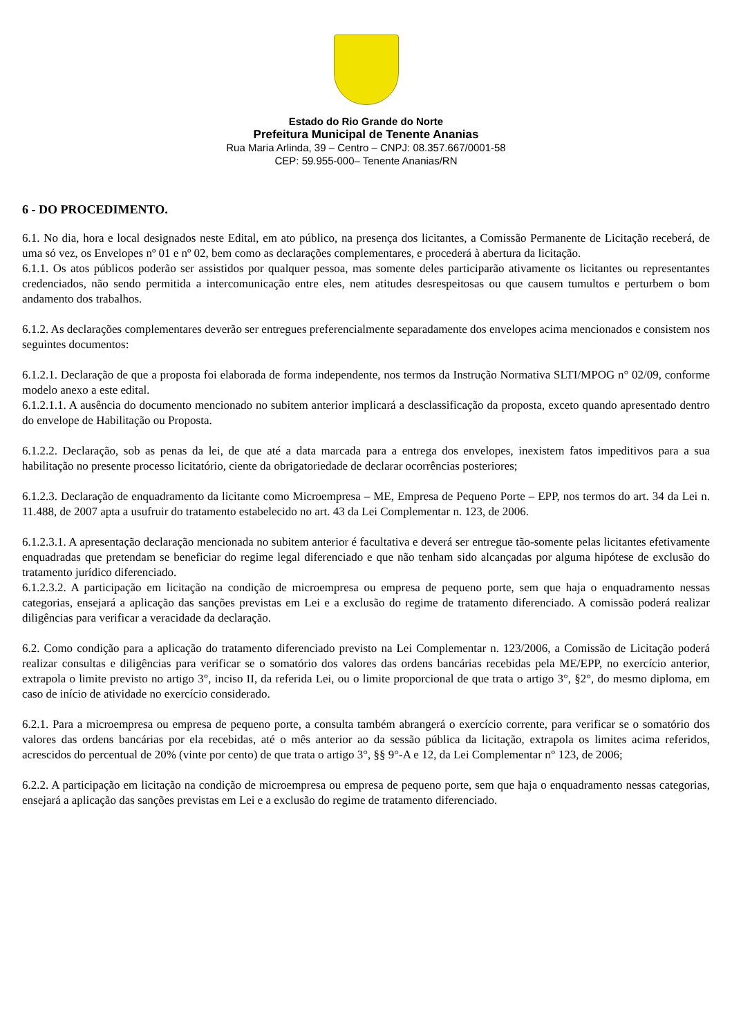Estado do Rio Grande do Norte
Prefeitura Municipal de Tenente Ananias
Rua Maria Arlinda, 39 – Centro – CNPJ: 08.357.667/0001-58
CEP: 59.955-000– Tenente Ananias/RN
6 - DO PROCEDIMENTO.
6.1. No dia, hora e local designados neste Edital, em ato público, na presença dos licitantes, a Comissão Permanente de Licitação receberá, de uma só vez, os Envelopes nº 01 e nº 02, bem como as declarações complementares, e procederá à abertura da licitação.
6.1.1. Os atos públicos poderão ser assistidos por qualquer pessoa, mas somente deles participarão ativamente os licitantes ou representantes credenciados, não sendo permitida a intercomunicação entre eles, nem atitudes desrespeitosas ou que causem tumultos e perturbem o bom andamento dos trabalhos.
6.1.2. As declarações complementares deverão ser entregues preferencialmente separadamente dos envelopes acima mencionados e consistem nos seguintes documentos:
6.1.2.1. Declaração de que a proposta foi elaborada de forma independente, nos termos da Instrução Normativa SLTI/MPOG n° 02/09, conforme modelo anexo a este edital.
6.1.2.1.1. A ausência do documento mencionado no subitem anterior implicará a desclassificação da proposta, exceto quando apresentado dentro do envelope de Habilitação ou Proposta.
6.1.2.2. Declaração, sob as penas da lei, de que até a data marcada para a entrega dos envelopes, inexistem fatos impeditivos para a sua habilitação no presente processo licitatório, ciente da obrigatoriedade de declarar ocorrências posteriores;
6.1.2.3. Declaração de enquadramento da licitante como Microempresa – ME, Empresa de Pequeno Porte – EPP, nos termos do art. 34 da Lei n. 11.488, de 2007 apta a usufruir do tratamento estabelecido no art. 43 da Lei Complementar n. 123, de 2006.
6.1.2.3.1. A apresentação declaração mencionada no subitem anterior é facultativa e deverá ser entregue tão-somente pelas licitantes efetivamente enquadradas que pretendam se beneficiar do regime legal diferenciado e que não tenham sido alcançadas por alguma hipótese de exclusão do tratamento jurídico diferenciado.
6.1.2.3.2. A participação em licitação na condição de microempresa ou empresa de pequeno porte, sem que haja o enquadramento nessas categorias, ensejará a aplicação das sanções previstas em Lei e a exclusão do regime de tratamento diferenciado. A comissão poderá realizar diligências para verificar a veracidade da declaração.
6.2. Como condição para a aplicação do tratamento diferenciado previsto na Lei Complementar n. 123/2006, a Comissão de Licitação poderá realizar consultas e diligências para verificar se o somatório dos valores das ordens bancárias recebidas pela ME/EPP, no exercício anterior, extrapola o limite previsto no artigo 3°, inciso II, da referida Lei, ou o limite proporcional de que trata o artigo 3°, §2°, do mesmo diploma, em caso de início de atividade no exercício considerado.
6.2.1. Para a microempresa ou empresa de pequeno porte, a consulta também abrangerá o exercício corrente, para verificar se o somatório dos valores das ordens bancárias por ela recebidas, até o mês anterior ao da sessão pública da licitação, extrapola os limites acima referidos, acrescidos do percentual de 20% (vinte por cento) de que trata o artigo 3°, §§ 9°-A e 12, da Lei Complementar n° 123, de 2006;
6.2.2. A participação em licitação na condição de microempresa ou empresa de pequeno porte, sem que haja o enquadramento nessas categorias, ensejará a aplicação das sanções previstas em Lei e a exclusão do regime de tratamento diferenciado.